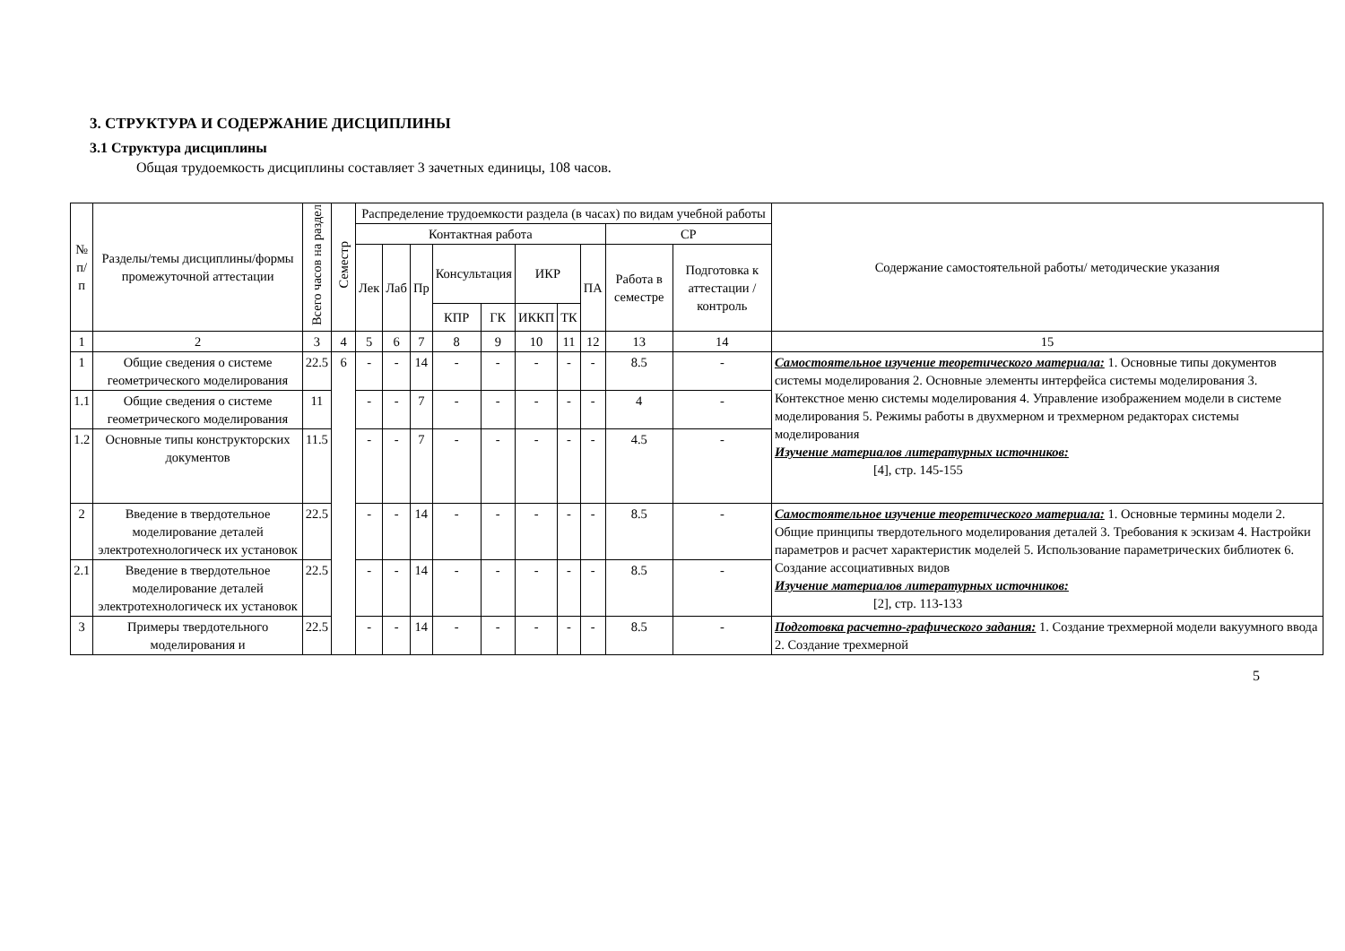3. СТРУКТУРА И СОДЕРЖАНИЕ ДИСЦИПЛИНЫ
3.1 Структура дисциплины
Общая трудоемкость дисциплины составляет 3 зачетных единицы, 108 часов.
| № п/п | Разделы/темы дисциплины/формы промежуточной аттестации | Всего часов на раздел | Семестр | Распределение трудоемкости раздела (в часах) по видам учебной работы | | | | | | | | | | Содержание самостоятельной работы/ методические указания |
| --- | --- | --- | --- | --- | --- | --- | --- | --- | --- | --- | --- | --- | --- | --- |
| | | | | Контактная работа | | | | | | | | СР | | |
| | | | | Лек | Лаб | Пр | Консультация | | ИКР | | ПА | Работа в семестре | Подготовка к аттестации /контроль | |
| | | | | | | | КПР | ГК | ИККП | ТК | | | | |
| 1 | 2 | 3 | 4 | 5 | 6 | 7 | 8 | 9 | 10 | 11 | 12 | 13 | 14 | 15 |
| 1 | Общие сведения о системе геометрического моделирования | 22.5 | 6 | - | - | 14 | - | - | - | - | - | 8.5 | - | Самостоятельное изучение теоретического материала: 1. Основные типы документов системы моделирования 2. Основные элементы интерфейса системы моделирования 3. Контекстное меню системы моделирования 4. Управление изображением модели в системе моделирования 5. Режимы работы в двухмерном и трехмерном редакторах системы моделирования Изучение материалов литературных источников: [4], стр. 145-155 |
| 1.1 | Общие сведения о системе геометрического моделирования | 11 | | - | - | 7 | - | - | - | - | - | 4 | - | |
| 1.2 | Основные типы конструкторских документов | 11.5 | | - | - | 7 | - | - | - | - | - | 4.5 | - | |
| 2 | Введение в твердотельное моделирование деталей электротехнологическ их установок | 22.5 | | - | - | 14 | - | - | - | - | - | 8.5 | - | Самостоятельное изучение теоретического материала: 1. Основные термины модели 2. Общие принципы твердотельного моделирования деталей 3. Требования к эскизам 4. Настройки параметров и расчет характеристик моделей 5. Использование параметрических библиотек 6. Создание ассоциативных видов Изучение материалов литературных источников: [2], стр. 113-133 |
| 2.1 | Введение в твердотельное моделирование деталей электротехнологическ их установок | 22.5 | | - | - | 14 | - | - | - | - | - | 8.5 | - | |
| 3 | Примеры твердотельного моделирования и | 22.5 | | - | - | 14 | - | - | - | - | - | 8.5 | - | Подготовка расчетно-графического задания: 1. Создание трехмерной модели вакуумного ввода 2. Создание трехмерной |
5